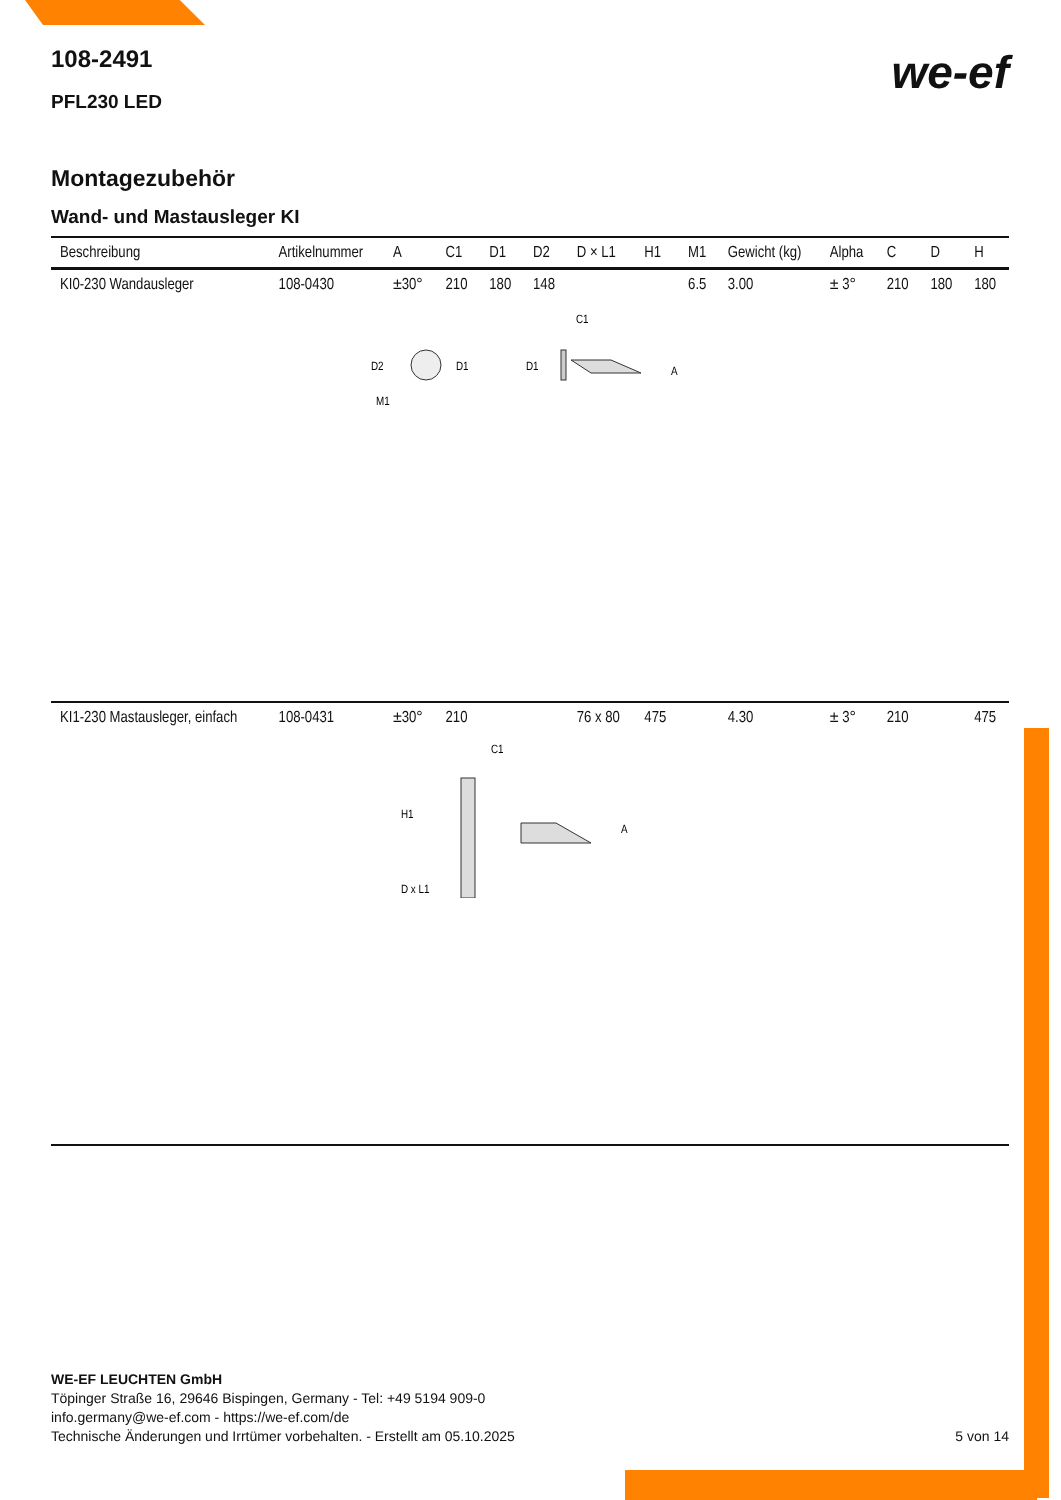we-ef
108-2491
PFL230 LED
Montagezubehör
Wand- und Mastausleger KI
| Beschreibung | Artikelnummer | A | C1 | D1 | D2 | D × L1 | H1 | M1 | Gewicht (kg) | Alpha | C | D | H |
| --- | --- | --- | --- | --- | --- | --- | --- | --- | --- | --- | --- | --- | --- |
| KI0-230 Wandausleger | 108-0430 | ±30° | 210 | 180 | 148 | | | 6.5 | 3.00 | ± 3° | 210 | 180 | 180 |
| D2 D1 M1 D1 C1 A | | | | | | | | | | | | | |
| KI1-230 Mastausleger, einfach | 108-0431 | ±30° | 210 | | | 76 x 80 | 475 | | 4.30 | ± 3° | 210 | | 475 |
| C1 H1 A D x L1 | | | | | | | | | | | | | |
WE-EF LEUCHTEN GmbH
Töpinger Straße 16, 29646 Bispingen, Germany - Tel: +49 5194 909-0
info.germany@we-ef.com - https://we-ef.com/de
Technische Änderungen und Irrtümer vorbehalten. - Erstellt am 05.10.2025
5 von 14